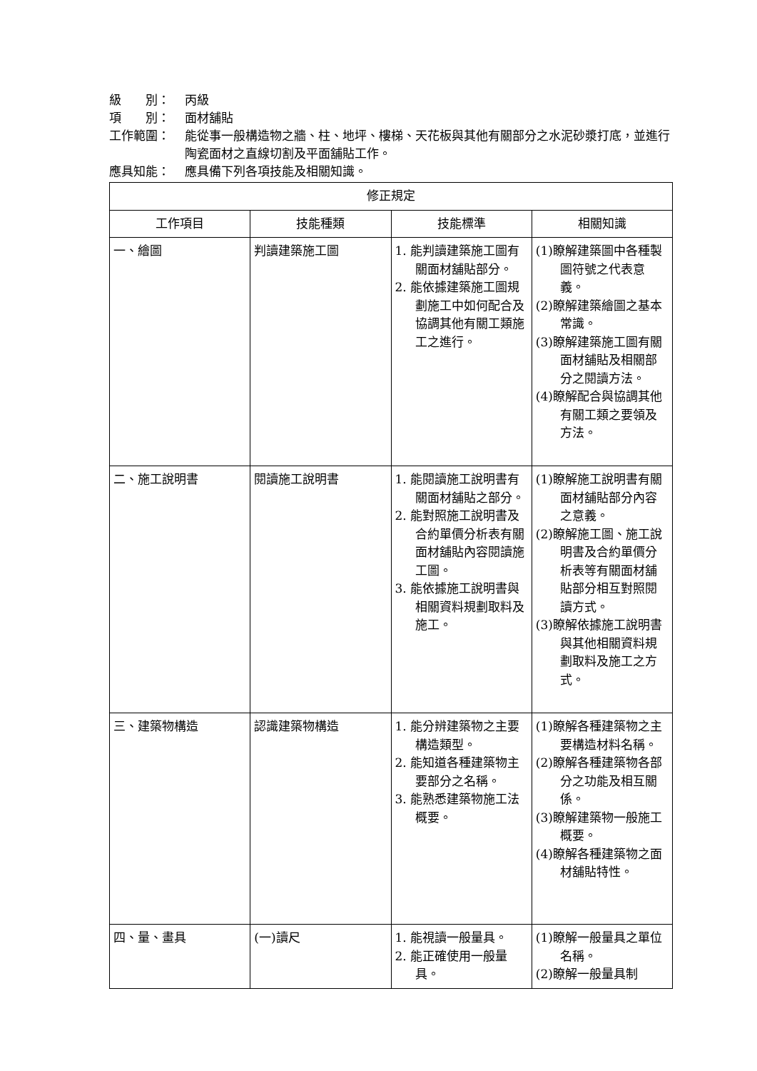級　　別： 丙級
項　　別： 面材舖貼
工作範圍： 能從事一般構造物之牆、柱、地坪、樓梯、天花板與其他有關部分之水泥砂漿打底，並進行陶瓷面材之直線切割及平面舖貼工作。
應具知能： 應具備下列各項技能及相關知識。
| 修正規定 | | | |
| 工作項目 | 技能種類 | 技能標準 | 相關知識 |
| 一、繪圖 | 判讀建築施工圖 | 1. 能判讀建築施工圖有關面材舖貼部分。 2. 能依據建築施工圖規劃施工中如何配合及協調其他有關工類施工之進行。 | (1)瞭解建築圖中各種製圖符號之代表意義。 (2)瞭解建築繪圖之基本常識。 (3)瞭解建築施工圖有關面材舖貼及相關部分之閱讀方法。 (4)瞭解配合與協調其他有關工類之要領及方法。 |
| 二、施工說明書 | 閱讀施工說明書 | 1. 能閱讀施工說明書有關面材舖貼之部分。 2. 能對照施工說明書及合約單價分析表有關面材舖貼內容閱讀施工圖。 3. 能依據施工說明書與相關資料規劃取料及施工。 | (1)瞭解施工說明書有關面材舖貼部分內容之意義。 (2)瞭解施工圖、施工說明書及合約單價分析表等有關面材舖貼部分相互對照閱讀方式。 (3)瞭解依據施工說明書與其他相關資料規劃取料及施工之方式。 |
| 三、建築物構造 | 認識建築物構造 | 1. 能分辨建築物之主要構造類型。 2. 能知道各種建築物主要部分之名稱。 3. 能熟悉建築物施工法概要。 | (1)瞭解各種建築物之主要構造材料名稱。 (2)瞭解各種建築物各部分之功能及相互關係。 (3)瞭解建築物一般施工概要。 (4)瞭解各種建築物之面材舖貼特性。 |
| 四、量、畫具 | (一)讀尺 | 1. 能視讀一般量具。 2. 能正確使用一般量具。 | (1)瞭解一般量具之單位名稱。 (2)瞭解一般量具制 |